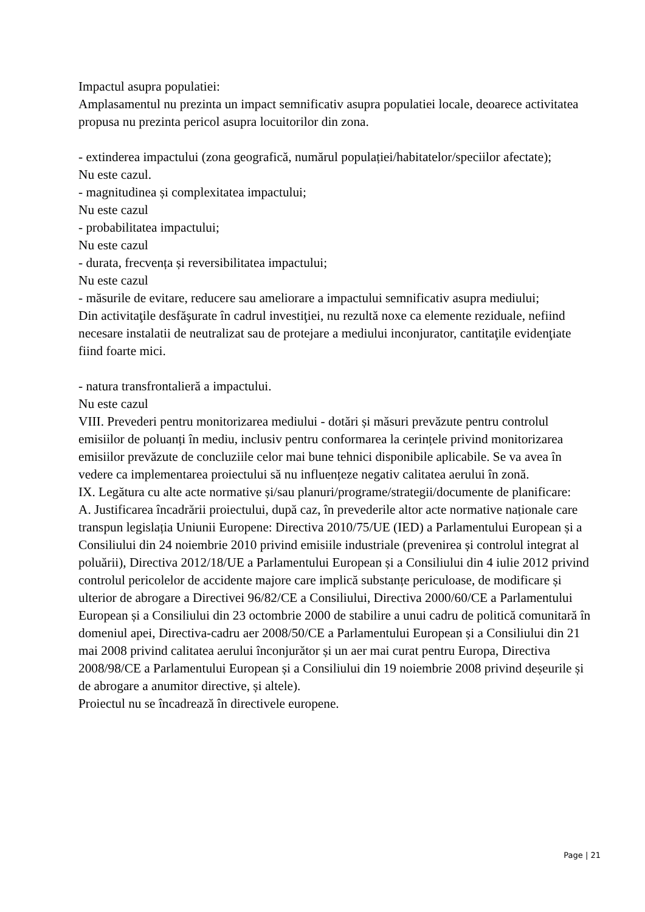Impactul asupra populatiei:
Amplasamentul nu prezinta un impact semnificativ asupra populatiei locale, deoarece activitatea propusa nu prezinta pericol asupra locuitorilor din zona.
- extinderea impactului (zona geografică, numărul populației/habitatelor/speciilor afectate);
Nu este cazul.
- magnitudinea și complexitatea impactului;
Nu este cazul
- probabilitatea impactului;
Nu este cazul
- durata, frecvența și reversibilitatea impactului;
Nu este cazul
- măsurile de evitare, reducere sau ameliorare a impactului semnificativ asupra mediului;
Din activitaţile desfăşurate în cadrul investiţiei, nu rezultă noxe ca elemente reziduale, nefiind necesare instalatii de neutralizat sau de protejare a mediului inconjurator, cantitaţile evidenţiate fiind foarte mici.
- natura transfrontalieră a impactului.
Nu este cazul
VIII. Prevederi pentru monitorizarea mediului - dotări și măsuri prevăzute pentru controlul emisiilor de poluanți în mediu, inclusiv pentru conformarea la cerințele privind monitorizarea emisiilor prevăzute de concluziile celor mai bune tehnici disponibile aplicabile. Se va avea în vedere ca implementarea proiectului să nu influențeze negativ calitatea aerului în zonă.
IX. Legătura cu alte acte normative și/sau planuri/programe/strategii/documente de planificare:
A. Justificarea încadrării proiectului, după caz, în prevederile altor acte normative naționale care transpun legislația Uniunii Europene: Directiva 2010/75/UE (IED) a Parlamentului European și a Consiliului din 24 noiembrie 2010 privind emisiile industriale (prevenirea și controlul integrat al poluării), Directiva 2012/18/UE a Parlamentului European și a Consiliului din 4 iulie 2012 privind controlul pericolelor de accidente majore care implică substanțe periculoase, de modificare și ulterior de abrogare a Directivei 96/82/CE a Consiliului, Directiva 2000/60/CE a Parlamentului European și a Consiliului din 23 octombrie 2000 de stabilire a unui cadru de politică comunitară în domeniul apei, Directiva-cadru aer 2008/50/CE a Parlamentului European și a Consiliului din 21 mai 2008 privind calitatea aerului înconjurător și un aer mai curat pentru Europa, Directiva 2008/98/CE a Parlamentului European și a Consiliului din 19 noiembrie 2008 privind deșeurile și de abrogare a anumitor directive, și altele).
Proiectul nu se încadrează în directivele europene.
Page | 21